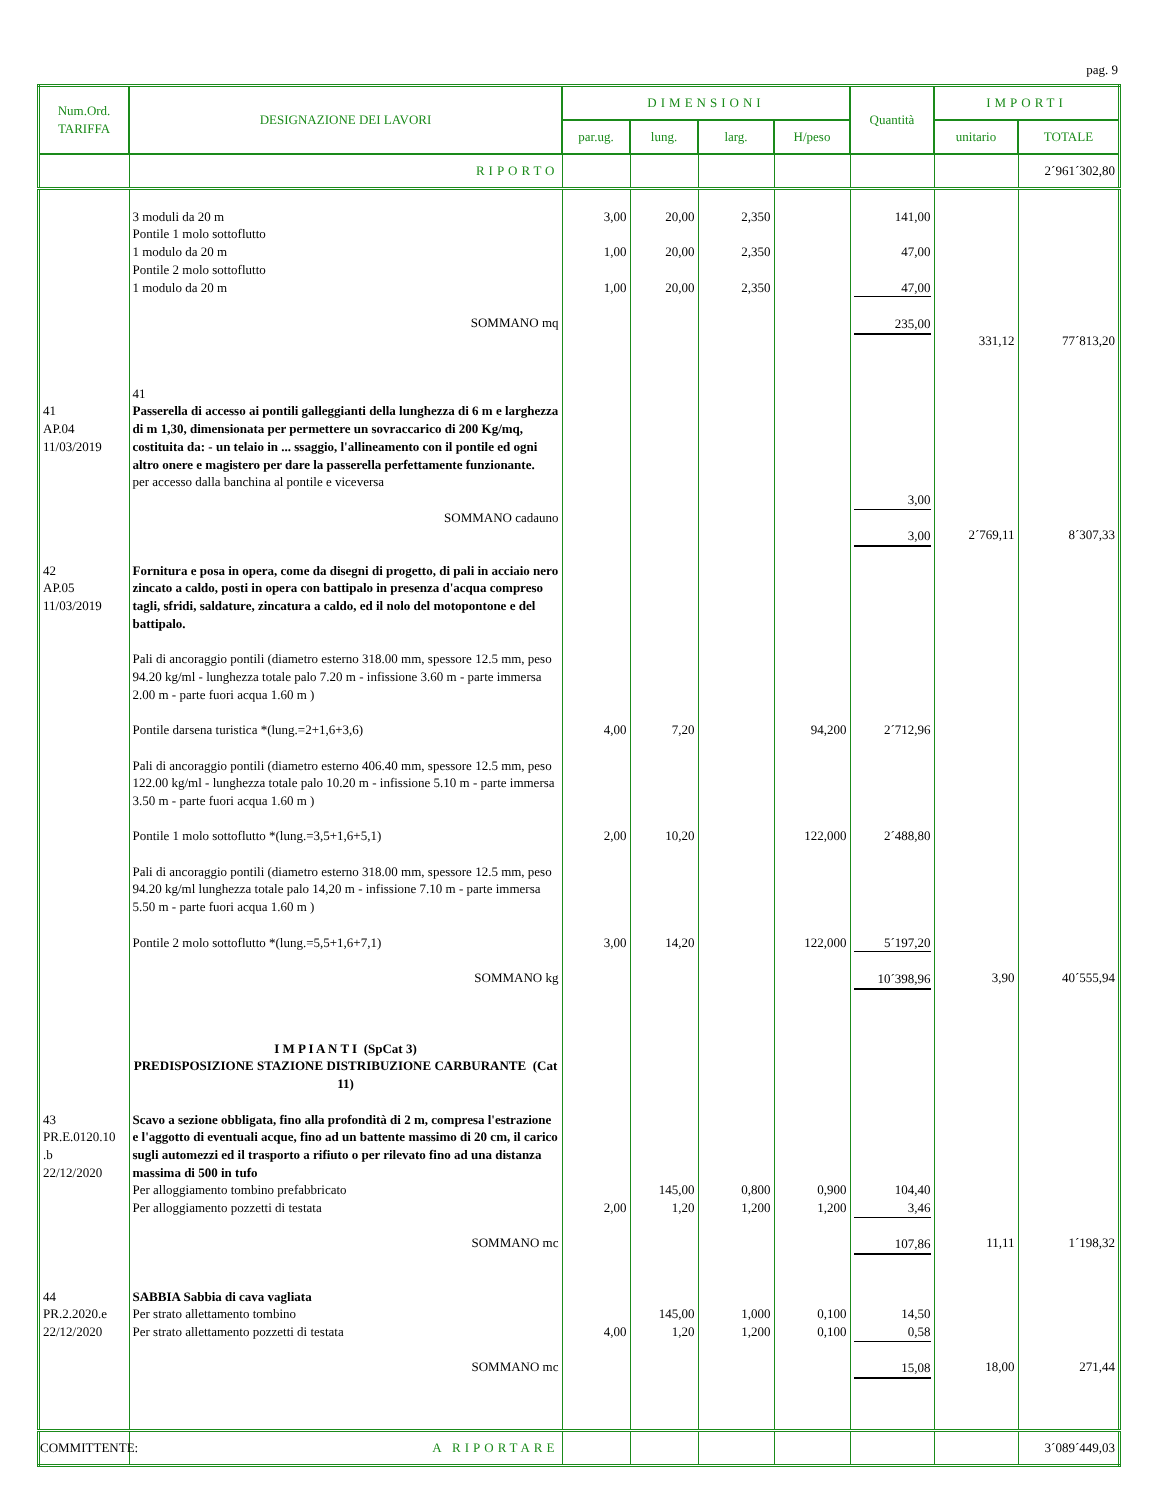pag. 9
| Num.Ord. TARIFFA | DESIGNAZIONE DEI LAVORI | DIMENSIONI | | | | Quantità | IMPORTI | |
| --- | --- | --- | --- | --- | --- | --- | --- | --- |
| | | par.ug. | lung. | larg. | H/peso | | unitario | TOTALE |
| | RIPORTO | | | | | | | 2´961´302,80 |
| | 3 moduli da 20 m Pontile 1 molo sottoflutto 1 modulo da 20 m Pontile 2 molo sottoflutto 1 modulo da 20 m SOMMANO mq 41 | 3,00 1,00 1,00 | 20,00 20,00 20,00 | 2,350 2,350 2,350 | | 141,00 47,00 47,00 235,00 | 331,12 | 77´813,20 |
| 41 AP.04 11/03/2019 | Passerella di accesso ai pontili galleggianti della lunghezza di 6 m e larghezza di m 1,30, dimensionata per permettere un sovraccarico di 200 Kg/mq, costituita da: - un telaio in ... ssaggio, l'allineamento con il pontile ed ogni altro onere e magistero per dare la passerella perfettamente funzionante. per accesso dalla banchina al pontile e viceversa SOMMANO cadauno | | | | | 3,00 3,00 | 2´769,11 | 8´307,33 |
| 42 AP.05 11/03/2019 | Fornitura e posa in opera, come da disegni di progetto, di pali in acciaio nero zincato a caldo, posti in opera con battipalo in presenza d'acqua compreso tagli, sfridi, saldature, zincatura a caldo, ed il nolo del motopontone e del battipalo. Pali di ancoraggio pontili (diametro esterno 318.00 mm, spessore 12.5 mm, peso 94.20 kg/ml - lunghezza totale palo 7.20 m - infissione 3.60 m - parte immersa 2.00 m - parte fuori acqua 1.60 m ) Pontile darsena turistica *(lung.=2+1,6+3,6) Pali di ancoraggio pontili (diametro esterno 406.40 mm, spessore 12.5 mm, peso 122.00 kg/ml - lunghezza totale palo 10.20 m - infissione 5.10 m - parte immersa 3.50 m - parte fuori acqua 1.60 m ) Pontile 1 molo sottoflutto *(lung.=3,5+1,6+5,1) Pali di ancoraggio pontili (diametro esterno 318.00 mm, spessore 12.5 mm, peso 94.20 kg/ml lunghezza totale palo 14,20 m - infissione 7.10 m - parte immersa 5.50 m - parte fuori acqua 1.60 m ) Pontile 2 molo sottoflutto *(lung.=5,5+1,6+7,1) SOMMANO kg | 4,00 2,00 3,00 | 7,20 10,20 14,20 | | 94,200 122,000 122,000 | 2´712,96 2´488,80 5´197,20 10´398,96 | 3,90 | 40´555,94 |
| | I M P I A N T I (SpCat 3) PREDISPOSIZIONE STAZIONE DISTRIBUZIONE CARBURANTE (Cat 11) | | | | | | | |
| 43 PR.E.0120.10 .b 22/12/2020 | Scavo a sezione obbligata, fino alla profondità di 2 m, compresa l'estrazione e l'aggotto di eventuali acque, fino ad un battente massimo di 20 cm, il carico sugli automezzi ed il trasporto a rifiuto o per rilevato fino ad una distanza massima di 500 in tufo Per alloggiamento tombino prefabbricato Per alloggiamento pozzetti di testata SOMMANO mc | 2,00 | 145,00 1,20 | 0,800 1,200 | 0,900 1,200 | 104,40 3,46 107,86 | 11,11 | 1´198,32 |
| 44 PR.2.2020.e 22/12/2020 | SABBIA Sabbia di cava vagliata Per strato allettamento tombino Per strato allettamento pozzetti di testata SOMMANO mc | 4,00 | 145,00 1,20 | 1,000 1,200 | 0,100 0,100 | 14,50 0,58 15,08 | 18,00 | 271,44 |
| | A RIPORTARE | | | | | | | 3´089´449,03 |
COMMITTENTE: